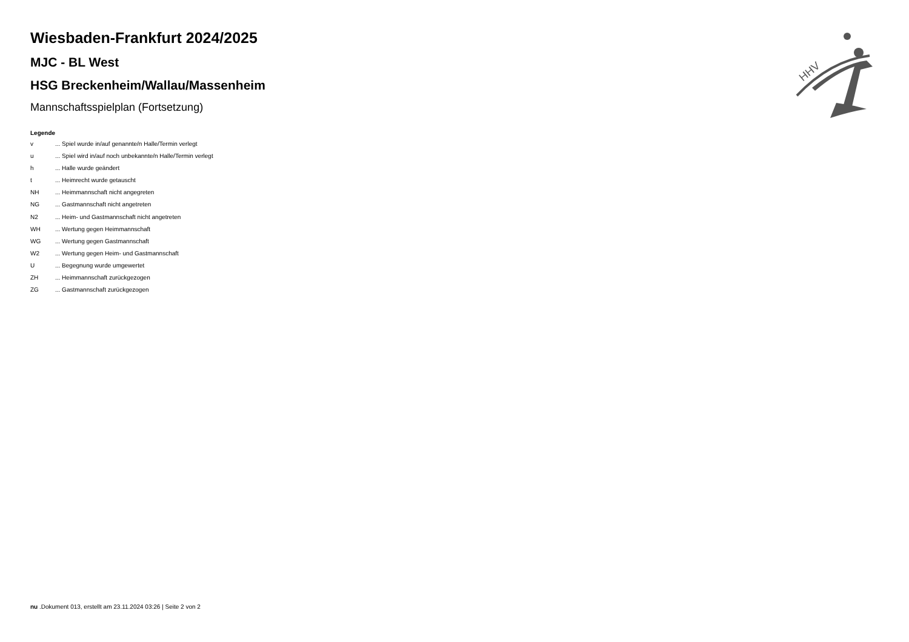HHV
Wiesbaden-Frankfurt 2024/2025
MJC - BL West
HSG Breckenheim/Wallau/Massenheim
Mannschaftsspielplan (Fortsetzung)
Legende
v ... Spiel wurde in/auf genannte/n Halle/Termin verlegt
u ... Spiel wird in/auf noch unbekannte/n Halle/Termin verlegt
h ... Halle wurde geändert
t ... Heimrecht wurde getauscht
NH ... Heimmannschaft nicht angegreten
NG ... Gastmannschaft nicht angetreten
N2 ... Heim- und Gastmannschaft nicht angetreten
WH ... Wertung gegen Heimmannschaft
WG ... Wertung gegen Gastmannschaft
W2 ... Wertung gegen Heim- und Gastmannschaft
U ... Begegnung wurde umgewertet
ZH ... Heimmannschaft zurückgezogen
ZG ... Gastmannschaft zurückgezogen
nu .Dokument 013, erstellt am 23.11.2024 03:26 | Seite 2 von 2